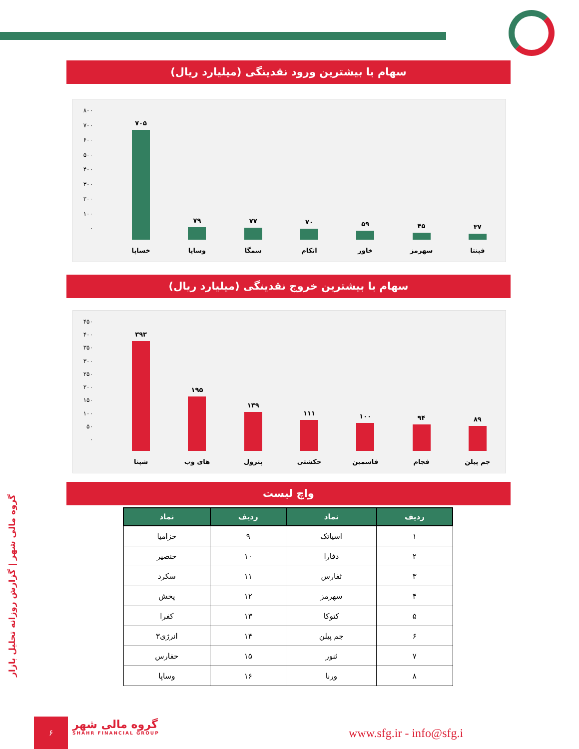سهام با بیشترین ورود نقدینگی (میلیارد ریال)
۸۰۰
۷۰۰
۶۰۰
۵۰۰
۴۰۰
۳۰۰
۲۰۰
۱۰۰
۰
۷۰۵ خساپا ۷۹ وساپا ۷۷ سمگا ۷۰ اتکام ۵۹ خاور ۴۵ سهرمز ۳۷ فپنتا
سهام با بیشترین خروج نقدینگی (میلیارد ریال)
۴۵۰
۴۰۰
۳۵۰
۳۰۰
۲۵۰
۲۰۰
۱۵۰
۱۰۰
۵۰
۰
۳۹۳ شپنا ۱۹۵ های وب ۱۳۹ پترول ۱۱۱ حکشتی ۱۰۰ فاسمین ۹۴ فجام ۸۹ جم پیلن
واچ لیست
| ردیف | نماد | ردیف | نماد |
| --- | --- | --- | --- |
| ۱ | اسیاتک | ۹ | خزامیا |
| ۲ | دفارا | ۱۰ | خنصیر |
| ۳ | ثفارس | ۱۱ | سکرد |
| ۴ | سهرمز | ۱۲ | پخش |
| ۵ | کتوکا | ۱۳ | کفرا |
| ۶ | جم پیلن | ۱۴ | انرژی۳ |
| ۷ | ثنور | ۱۵ | حفارس |
| ۸ | ورنا | ۱۶ | وساپا |
گروه مالی شهر | گزارش روزانه تحلیل بازار
۶
گروه مالی شهر
SHAHR FINANCIAL GROUP
www.sfg.ir - info@sfg.i